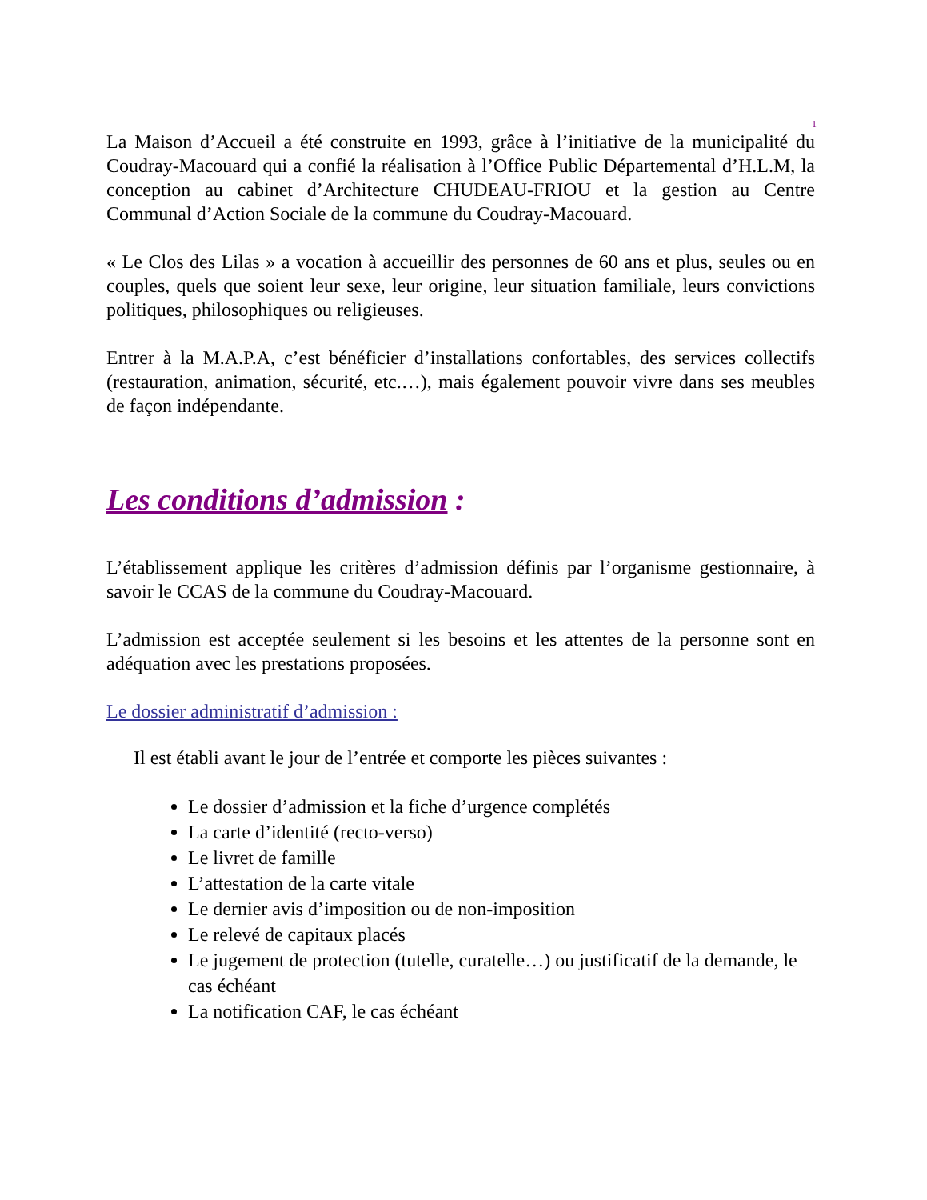1
La Maison d’Accueil a été construite en 1993, grâce à l’initiative de la municipalité du Coudray-Macouard qui a confié la réalisation à l’Office Public Départemental d’H.L.M, la conception au cabinet d’Architecture CHUDEAU-FRIOU et la gestion au Centre Communal d’Action Sociale de la commune du Coudray-Macouard.
« Le Clos des Lilas » a vocation à accueillir des personnes de 60 ans et plus, seules ou en couples, quels que soient leur sexe, leur origine, leur situation familiale, leurs convictions politiques, philosophiques ou religieuses.
Entrer à la M.A.P.A, c’est bénéficier d’installations confortables, des services collectifs (restauration, animation, sécurité, etc.…), mais également pouvoir vivre dans ses meubles de façon indépendante.
Les conditions d’admission :
L’établissement applique les critères d’admission définis par l’organisme gestionnaire, à savoir le CCAS de la commune du Coudray-Macouard.
L’admission est acceptée seulement si les besoins et les attentes de la personne sont en adéquation avec les prestations proposées.
Le dossier administratif d’admission :
Il est établi avant le jour de l’entrée et comporte les pièces suivantes :
Le dossier d’admission et la fiche d’urgence complétés
La carte d’identité (recto-verso)
Le livret de famille
L’attestation de la carte vitale
Le dernier avis d’imposition ou de non-imposition
Le relevé de capitaux placés
Le jugement de protection (tutelle, curatelle…) ou justificatif de la demande, le cas échéant
La notification CAF, le cas échéant